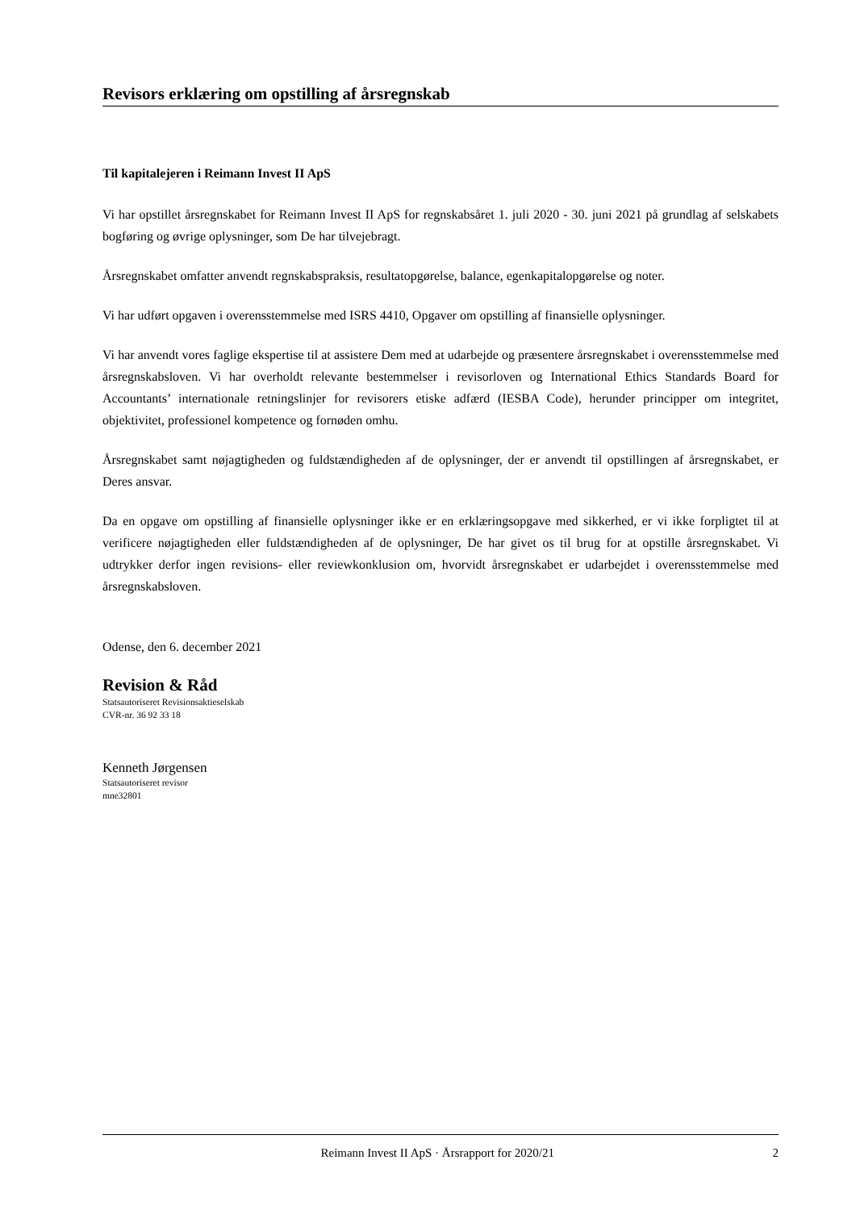Revisors erklæring om opstilling af årsregnskab
Til kapitalejeren i Reimann Invest II ApS
Vi har opstillet årsregnskabet for Reimann Invest II ApS for regnskabsåret 1. juli 2020 - 30. juni 2021 på grundlag af selskabets bogføring og øvrige oplysninger, som De har tilvejebragt.
Årsregnskabet omfatter anvendt regnskabspraksis, resultatopgørelse, balance, egenkapitalopgørelse og noter.
Vi har udført opgaven i overensstemmelse med ISRS 4410, Opgaver om opstilling af finansielle oplysninger.
Vi har anvendt vores faglige ekspertise til at assistere Dem med at udarbejde og præsentere årsregnskabet i overensstemmelse med årsregnskabsloven. Vi har overholdt relevante bestemmelser i revisorloven og International Ethics Standards Board for Accountants’ internationale retningslinjer for revisorers etiske adfærd (IESBA Code), herunder principper om integritet, objektivitet, professionel kompetence og fornøden omhu.
Årsregnskabet samt nøjagtigheden og fuldstændigheden af de oplysninger, der er anvendt til opstillingen af årsregnskabet, er Deres ansvar.
Da en opgave om opstilling af finansielle oplysninger ikke er en erklæringsopgave med sikkerhed, er vi ikke forpligtet til at verificere nøjagtigheden eller fuldstændigheden af de oplysninger, De har givet os til brug for at opstille årsregnskabet. Vi udtrykker derfor ingen revisions- eller reviewkonklusion om, hvorvidt årsregnskabet er udarbejdet i overensstemmelse med årsregnskabsloven.
Odense, den 6. december 2021
Revision & Råd
Statsautoriseret Revisionsaktieselskab
CVR-nr. 36 92 33 18
Kenneth Jørgensen
Statsautoriseret revisor
mne32801
Reimann Invest II ApS · Årsrapport for 2020/21 2